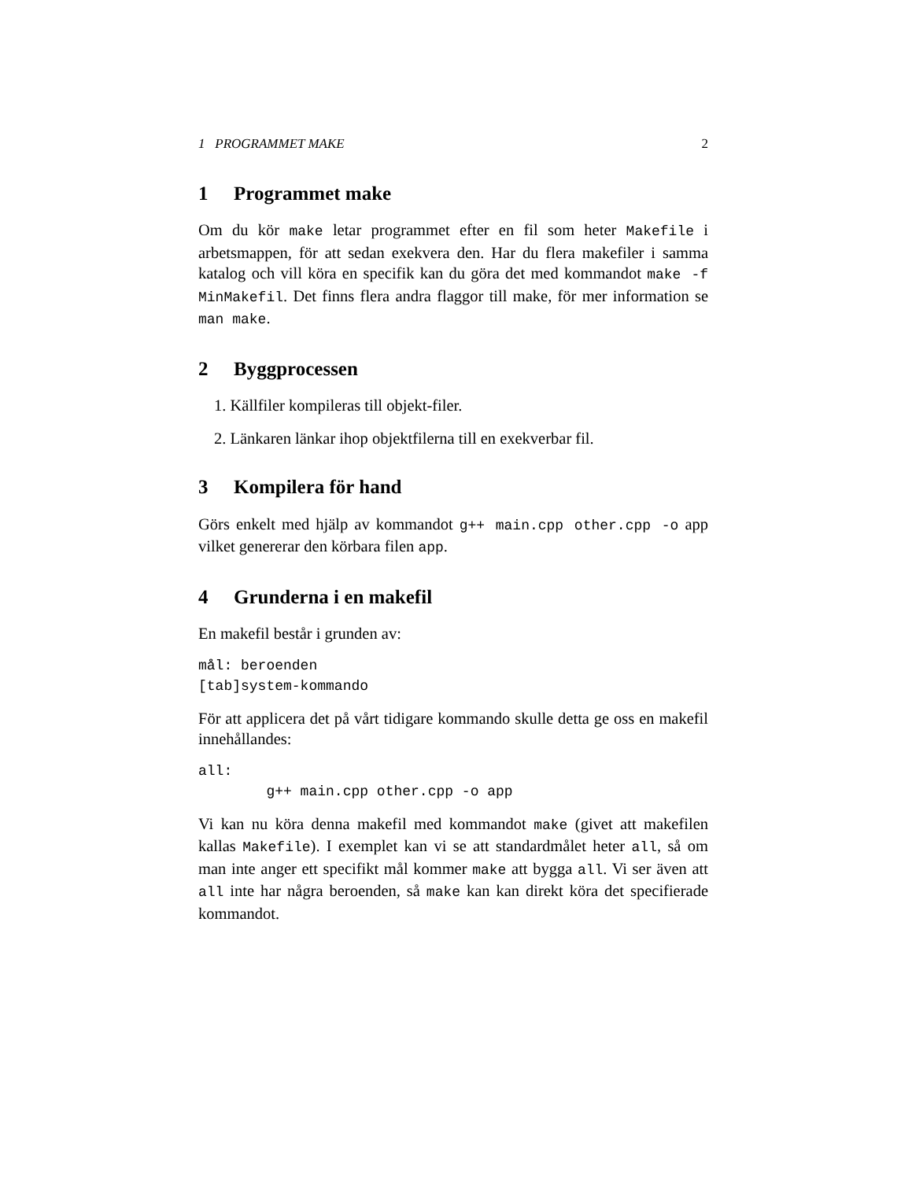1 PROGRAMMET MAKE 2
1 Programmet make
Om du kör make letar programmet efter en fil som heter Makefile i arbetsmappen, för att sedan exekvera den. Har du flera makefiler i samma katalog och vill köra en specifik kan du göra det med kommandot make -f MinMakefil. Det finns flera andra flaggor till make, för mer information se man make.
2 Byggprocessen
1. Källfiler kompileras till objekt-filer.
2. Länkaren länkar ihop objektfilerna till en exekverbar fil.
3 Kompilera för hand
Görs enkelt med hjälp av kommandot g++ main.cpp other.cpp -o app vilket genererar den körbara filen app.
4 Grunderna i en makefil
En makefil består i grunden av:
mål: beroenden
[tab]system-kommando
För att applicera det på vårt tidigare kommando skulle detta ge oss en makefil innehållandes:
all:
        g++ main.cpp other.cpp -o app
Vi kan nu köra denna makefil med kommandot make (givet att makefilen kallas Makefile). I exemplet kan vi se att standardmålet heter all, så om man inte anger ett specifikt mål kommer make att bygga all. Vi ser även att all inte har några beroenden, så make kan kan direkt köra det specifierade kommandot.